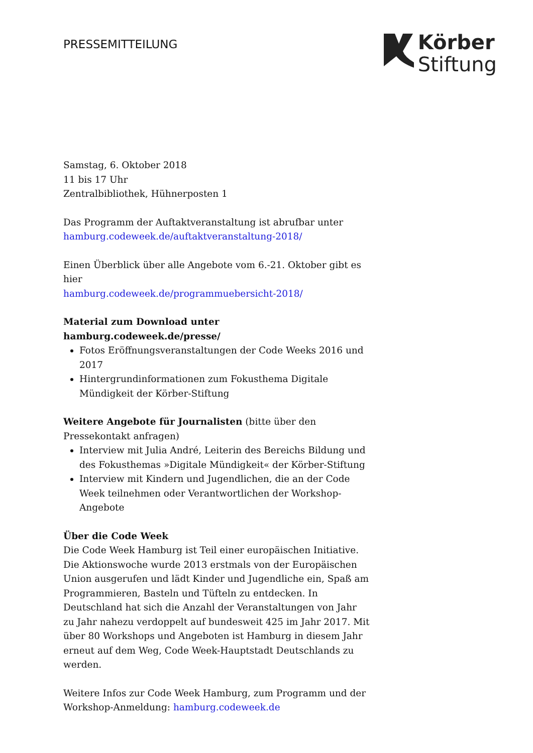PRESSEMITTEILUNG
Körber
Stiftung
Samstag, 6. Oktober 2018
11 bis 17 Uhr
Zentralbibliothek, Hühnerposten 1
Das Programm der Auftaktveranstaltung ist abrufbar unter
hamburg.codeweek.de/auftaktveranstaltung-2018/
Einen Überblick über alle Angebote vom 6.-21. Oktober gibt es hier
hamburg.codeweek.de/programmuebersicht-2018/
Material zum Download unter hamburg.codeweek.de/presse/
Fotos Eröffnungsveranstaltungen der Code Weeks 2016 und 2017
Hintergrundinformationen zum Fokusthema Digitale Mündigkeit der Körber-Stiftung
Weitere Angebote für Journalisten (bitte über den Pressekontakt anfragen)
Interview mit Julia André, Leiterin des Bereichs Bildung und des Fokusthemas »Digitale Mündigkeit« der Körber-Stiftung
Interview mit Kindern und Jugendlichen, die an der Code Week teilnehmen oder Verantwortlichen der Workshop-Angebote
Über die Code Week
Die Code Week Hamburg ist Teil einer europäischen Initiative. Die Aktionswoche wurde 2013 erstmals von der Europäischen Union ausgerufen und lädt Kinder und Jugendliche ein, Spaß am Programmieren, Basteln und Tüfteln zu entdecken. In Deutschland hat sich die Anzahl der Veranstaltungen von Jahr zu Jahr nahezu verdoppelt auf bundesweit 425 im Jahr 2017. Mit über 80 Workshops und Angeboten ist Hamburg in diesem Jahr erneut auf dem Weg, Code Week-Hauptstadt Deutschlands zu werden.
Weitere Infos zur Code Week Hamburg, zum Programm und der Workshop-Anmeldung: hamburg.codeweek.de